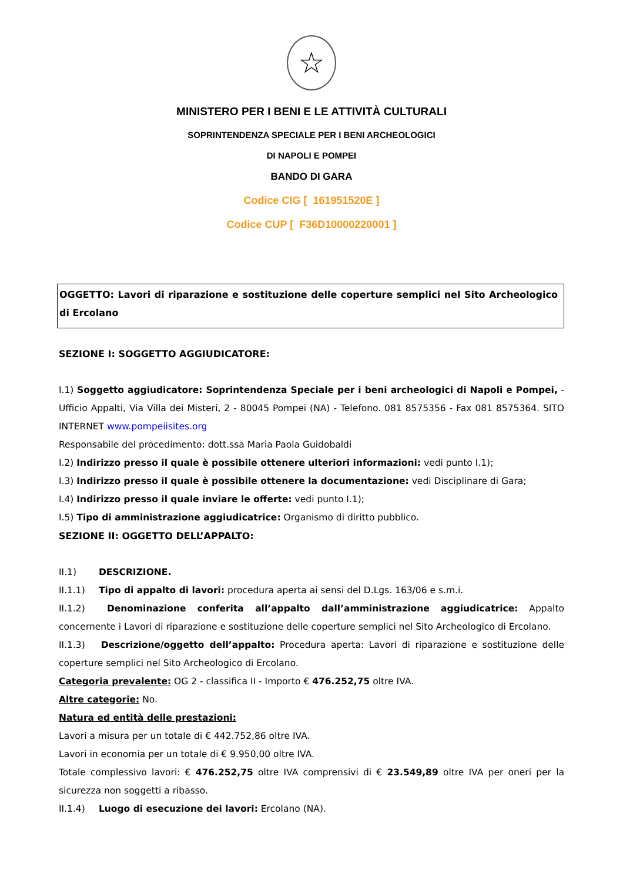☆
MINISTERO PER I BENI E LE ATTIVITÀ CULTURALI
SOPRINTENDENZA SPECIALE PER I BENI ARCHEOLOGICI
DI NAPOLI E POMPEI
BANDO DI GARA
Codice CIG [ 161951520E ]
Codice CUP [ F36D10000220001 ]
OGGETTO: Lavori di riparazione e sostituzione delle coperture semplici nel Sito Archeologico di Ercolano
SEZIONE I: SOGGETTO AGGIUDICATORE:
I.1) Soggetto aggiudicatore: Soprintendenza Speciale per i beni archeologici di Napoli e Pompei, - Ufficio Appalti, Via Villa dei Misteri, 2 - 80045 Pompei (NA) - Telefono. 081 8575356 - Fax 081 8575364. SITO INTERNET www.pompeiisites.org
Responsabile del procedimento: dott.ssa Maria Paola Guidobaldi
I.2) Indirizzo presso il quale è possibile ottenere ulteriori informazioni: vedi punto I.1);
I.3) Indirizzo presso il quale è possibile ottenere la documentazione: vedi Disciplinare di Gara;
I.4) Indirizzo presso il quale inviare le offerte: vedi punto I.1);
I.5) Tipo di amministrazione aggiudicatrice: Organismo di diritto pubblico.
SEZIONE II: OGGETTO DELL’APPALTO:
II.1) DESCRIZIONE.
II.1.1) Tipo di appalto di lavori: procedura aperta ai sensi del D.Lgs. 163/06 e s.m.i.
II.1.2) Denominazione conferita all’appalto dall’amministrazione aggiudicatrice: Appalto concernente i Lavori di riparazione e sostituzione delle coperture semplici nel Sito Archeologico di Ercolano.
II.1.3) Descrizione/oggetto dell’appalto: Procedura aperta: Lavori di riparazione e sostituzione delle coperture semplici nel Sito Archeologico di Ercolano.
Categoria prevalente: OG 2 - classifica II - Importo € 476.252,75 oltre IVA.
Altre categorie: No.
Natura ed entità delle prestazioni:
Lavori a misura per un totale di € 442.752,86 oltre IVA.
Lavori in economia per un totale di € 9.950,00 oltre IVA.
Totale complessivo lavori: € 476.252,75 oltre IVA comprensivi di € 23.549,89 oltre IVA per oneri per la sicurezza non soggetti a ribasso.
II.1.4) Luogo di esecuzione dei lavori: Ercolano (NA).